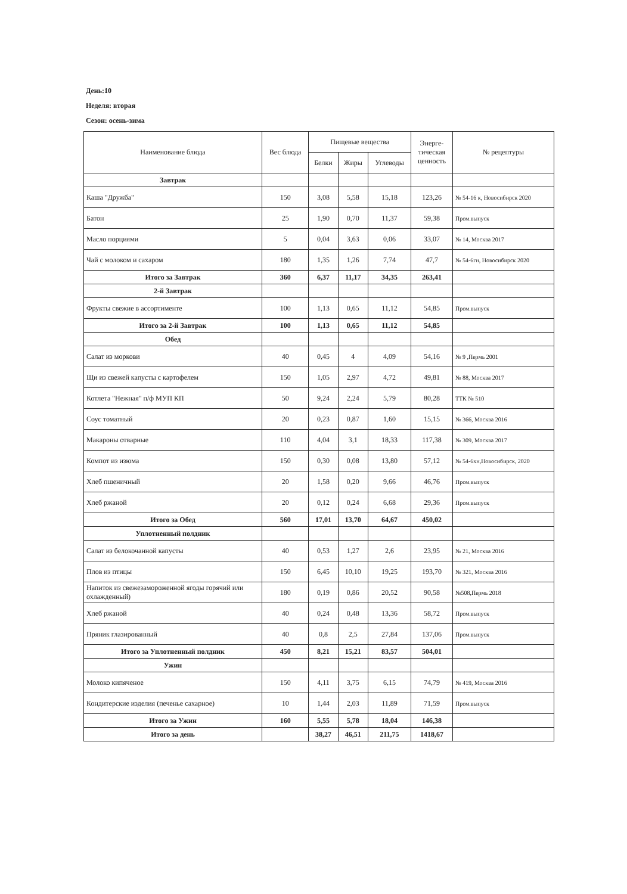День:10
Неделя: вторая
Сезон: осень-зима
| Наименование блюда | Вес блюда | Пищевые вещества | | | Энерге- тическая ценность | № рецептуры |
| --- | --- | --- | --- | --- | --- | --- |
| | | Белки | Жиры | Углеводы | | |
| Завтрак | | | | | | |
| Каша "Дружба" | 150 | 3,08 | 5,58 | 15,18 | 123,26 | № 54-16 к, Новосибирск 2020 |
| Батон | 25 | 1,90 | 0,70 | 11,37 | 59,38 | Пром.выпуск |
| Масло порциями | 5 | 0,04 | 3,63 | 0,06 | 33,07 | № 14, Москва 2017 |
| Чай с молоком и сахаром | 180 | 1,35 | 1,26 | 7,74 | 47,7 | № 54-6гн, Новосибирск 2020 |
| Итого за Завтрак | 360 | 6,37 | 11,17 | 34,35 | 263,41 | |
| 2-й Завтрак | | | | | | |
| Фрукты свежие в ассортименте | 100 | 1,13 | 0,65 | 11,12 | 54,85 | Пром.выпуск |
| Итого за 2-й Завтрак | 100 | 1,13 | 0,65 | 11,12 | 54,85 | |
| Обед | | | | | | |
| Салат из моркови | 40 | 0,45 | 4 | 4,09 | 54,16 | № 9 ,Пермь 2001 |
| Щи из свежей капусты с картофелем | 150 | 1,05 | 2,97 | 4,72 | 49,81 | № 88, Москва 2017 |
| Котлета "Нежная" п/ф МУП КП | 50 | 9,24 | 2,24 | 5,79 | 80,28 | ТТК № 510 |
| Соус томатный | 20 | 0,23 | 0,87 | 1,60 | 15,15 | № 366, Москва 2016 |
| Макароны отварные | 110 | 4,04 | 3,1 | 18,33 | 117,38 | № 309, Москва 2017 |
| Компот из изюма | 150 | 0,30 | 0,08 | 13,80 | 57,12 | № 54-6хн,Новосибирск, 2020 |
| Хлеб пшеничный | 20 | 1,58 | 0,20 | 9,66 | 46,76 | Пром.выпуск |
| Хлеб ржаной | 20 | 0,12 | 0,24 | 6,68 | 29,36 | Пром.выпуск |
| Итого за Обед | 560 | 17,01 | 13,70 | 64,67 | 450,02 | |
| Уплотненный полдник | | | | | | |
| Салат из белокочанной капусты | 40 | 0,53 | 1,27 | 2,6 | 23,95 | № 21, Москва 2016 |
| Плов из птицы | 150 | 6,45 | 10,10 | 19,25 | 193,70 | № 321, Москва 2016 |
| Напиток из свежезамороженной ягоды горячий или охлажденный) | 180 | 0,19 | 0,86 | 20,52 | 90,58 | №508,Пермь 2018 |
| Хлеб ржаной | 40 | 0,24 | 0,48 | 13,36 | 58,72 | Пром.выпуск |
| Пряник глазированный | 40 | 0,8 | 2,5 | 27,84 | 137,06 | Пром.выпуск |
| Итого за Уплотненный полдник | 450 | 8,21 | 15,21 | 83,57 | 504,01 | |
| Ужин | | | | | | |
| Молоко кипяченое | 150 | 4,11 | 3,75 | 6,15 | 74,79 | № 419, Москва 2016 |
| Кондитерские изделия (печенье сахарное) | 10 | 1,44 | 2,03 | 11,89 | 71,59 | Пром.выпуск |
| Итого за Ужин | 160 | 5,55 | 5,78 | 18,04 | 146,38 | |
| Итого за день | | 38,27 | 46,51 | 211,75 | 1418,67 | |